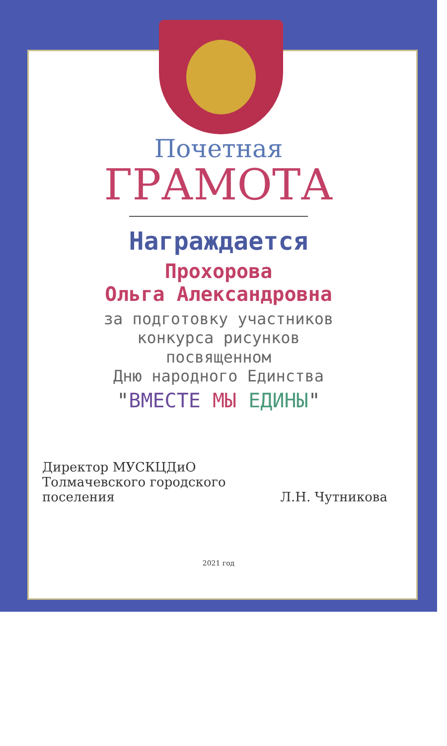Почетная
ГРАМОТА
Награждается
Прохорова
Ольга Александровна
за подготовку участников
конкурса рисунков
посвященном
Дню народного Единства
"ВМЕСТЕ МЫ ЕДИНЫ"
Директор МУСКЦДиО
Толмачевского городского
поселения
Л.Н. Чутникова
2021 год